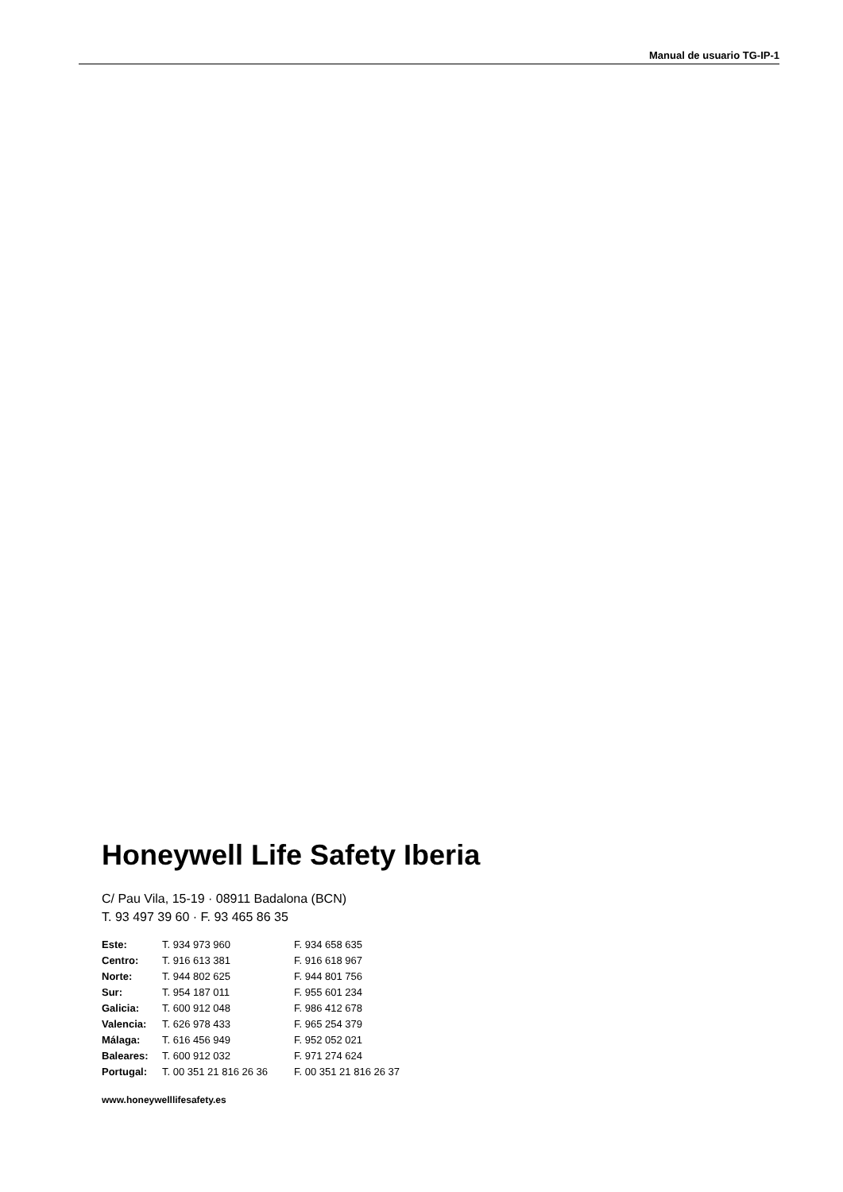Manual de usuario TG-IP-1
Honeywell Life Safety Iberia
C/ Pau Vila, 15-19 · 08911 Badalona (BCN)
T. 93 497 39 60 · F. 93 465 86 35
| Este: | T. 934 973 960 | F. 934 658 635 |
| Centro: | T. 916 613 381 | F. 916 618 967 |
| Norte: | T. 944 802 625 | F. 944 801 756 |
| Sur: | T. 954 187 011 | F. 955 601 234 |
| Galicia: | T. 600 912 048 | F. 986 412 678 |
| Valencia: | T. 626 978 433 | F. 965 254 379 |
| Málaga: | T. 616 456 949 | F. 952 052 021 |
| Baleares: | T. 600 912 032 | F. 971 274 624 |
| Portugal: | T. 00 351 21 816 26 36 | F. 00 351 21 816 26 37 |
www.honeywelllifesafety.es